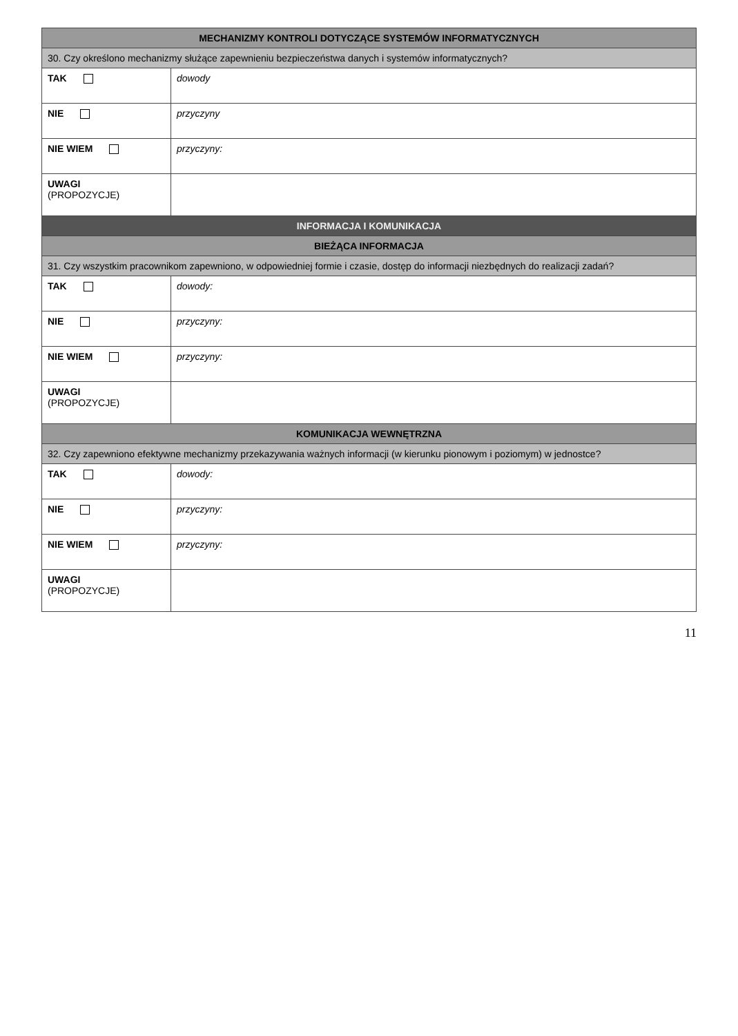| MECHANIZMY KONTROLI DOTYCZĄCE SYSTEMÓW INFORMATYCZNYCH | |
| --- | --- |
| 30. Czy określono mechanizmy służące zapewnieniu bezpieczeństwa danych i systemów informatycznych? | |
| TAK | dowody |
| NIE | przyczyny |
| NIE WIEM | przyczyny: |
| UWAGI (PROPOZYCJE) | |
| INFORMACJA I KOMUNIKACJA | |
| BIEŻĄCA INFORMACJA | |
| 31. Czy wszystkim pracownikom zapewniono, w odpowiedniej formie i czasie, dostęp do informacji niezbędnych do realizacji zadań? | |
| TAK | dowody: |
| NIE | przyczyny: |
| NIE WIEM | przyczyny: |
| UWAGI (PROPOZYCJE) | |
| KOMUNIKACJA WEWNĘTRZNA | |
| 32. Czy zapewniono efektywne mechanizmy przekazywania ważnych informacji (w kierunku pionowym i poziomym) w jednostce? | |
| TAK | dowody: |
| NIE | przyczyny: |
| NIE WIEM | przyczyny: |
| UWAGI (PROPOZYCJE) | |
11